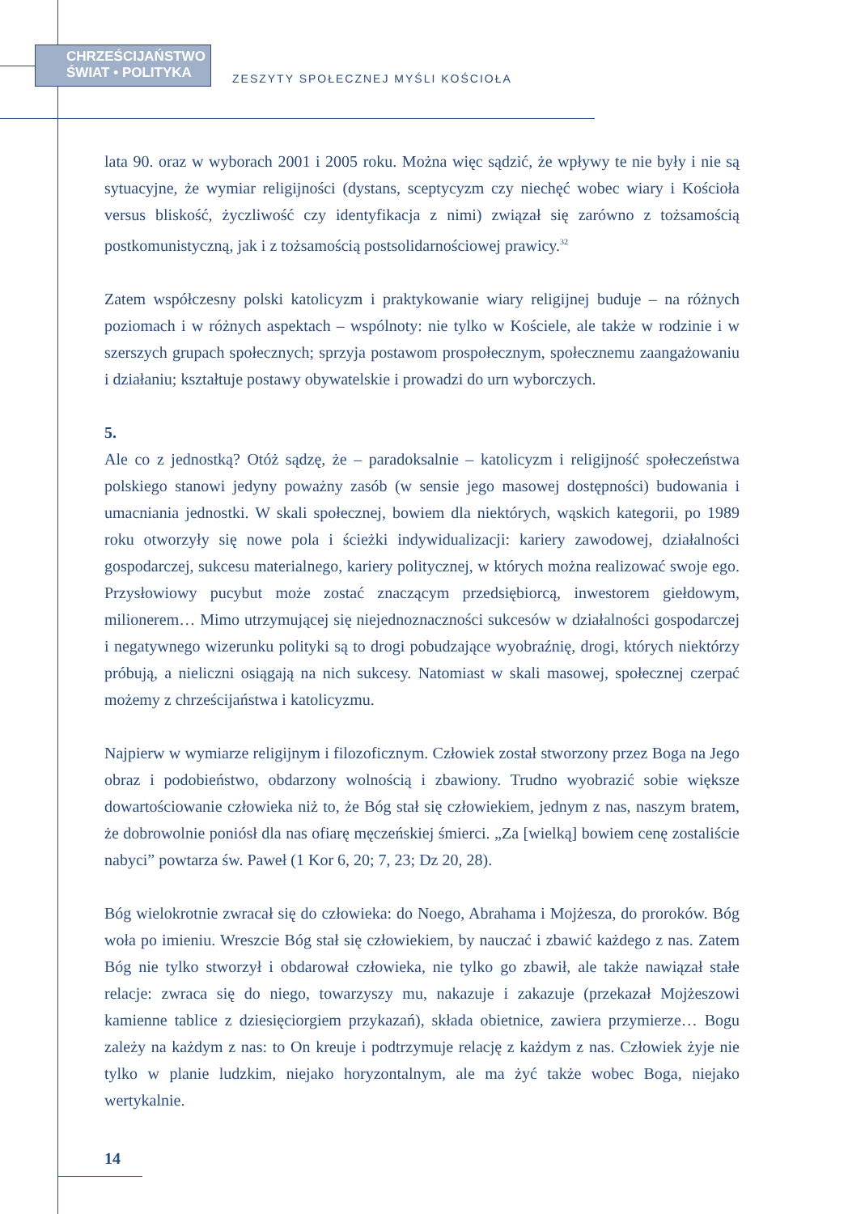CHRZEŚCIJAŃSTWO
ŚWIAT • POLITYKA
ZESZYTY SPOŁECZNEJ MYŚLI KOŚCIOŁA
lata 90. oraz w wyborach 2001 i 2005 roku. Można więc sądzić, że wpływy te nie były i nie są sytuacyjne, że wymiar religijności (dystans, sceptycyzm czy niechęć wobec wiary i Kościoła versus bliskość, życzliwość czy identyfikacja z nimi) związał się zarówno z tożsamością postkomunistyczną, jak i z tożsamością postsolidarnościowej prawicy.<sup>32</sup>
Zatem współczesny polski katolicyzm i praktykowanie wiary religijnej buduje – na różnych poziomach i w różnych aspektach – wspólnoty: nie tylko w Kościele, ale także w rodzinie i w szerszych grupach społecznych; sprzyja postawom prospołecznym, społecznemu zaangażowaniu i działaniu; kształtuje postawy obywatelskie i prowadzi do urn wyborczych.
5.
Ale co z jednostką? Otóż sądzę, że – paradoksalnie – katolicyzm i religijność społeczeństwa polskiego stanowi jedyny poważny zasób (w sensie jego masowej dostępności) budowania i umacniania jednostki. W skali społecznej, bowiem dla niektórych, wąskich kategorii, po 1989 roku otworzyły się nowe pola i ścieżki indywidualizacji: kariery zawodowej, działalności gospodarczej, sukcesu materialnego, kariery politycznej, w których można realizować swoje ego. Przysłowiowy pucybut może zostać znaczącym przedsiębiorcą, inwestorem giełdowym, milionerem… Mimo utrzymującej się niejednoznaczności sukcesów w działalności gospodarczej i negatywnego wizerunku polityki są to drogi pobudzające wyobraźnię, drogi, których niektórzy próbują, a nieliczni osiągają na nich sukcesy. Natomiast w skali masowej, społecznej czerpać możemy z chrześcijaństwa i katolicyzmu.
Najpierw w wymiarze religijnym i filozoficznym. Człowiek został stworzony przez Boga na Jego obraz i podobieństwo, obdarzony wolnością i zbawiony. Trudno wyobrazić sobie większe dowartościowanie człowieka niż to, że Bóg stał się człowiekiem, jednym z nas, naszym bratem, że dobrowolnie poniósł dla nas ofiarę męczeńskiej śmierci. „Za [wielką] bowiem cenę zostaliście nabyci” powtarza św. Paweł (1 Kor 6, 20; 7, 23; Dz 20, 28).
Bóg wielokrotnie zwracał się do człowieka: do Noego, Abrahama i Mojżesza, do proroków. Bóg woła po imieniu. Wreszcie Bóg stał się człowiekiem, by nauczać i zbawić każdego z nas. Zatem Bóg nie tylko stworzył i obdarował człowieka, nie tylko go zbawił, ale także nawiązał stałe relacje: zwraca się do niego, towarzyszy mu, nakazuje i zakazuje (przekazał Mojżeszowi kamienne tablice z dziesięciorgiem przykazań), składa obietnice, zawiera przymierze… Bogu zależy na każdym z nas: to On kreuje i podtrzymuje relację z każdym z nas. Człowiek żyje nie tylko w planie ludzkim, niejako horyzontalnym, ale ma żyć także wobec Boga, niejako wertykalnie.
14